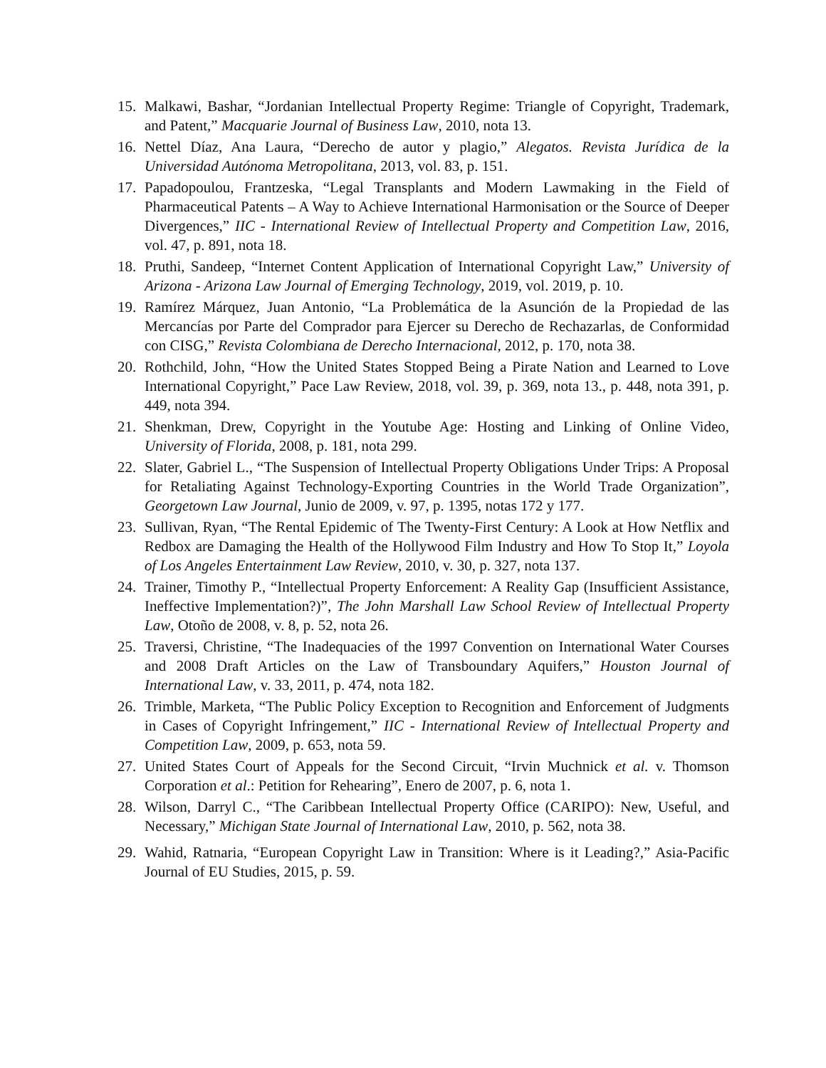15. Malkawi, Bashar, “Jordanian Intellectual Property Regime: Triangle of Copyright, Trademark, and Patent,” Macquarie Journal of Business Law, 2010, nota 13.
16. Nettel Díaz, Ana Laura, “Derecho de autor y plagio,” Alegatos. Revista Jurídica de la Universidad Autónoma Metropolitana, 2013, vol. 83, p. 151.
17. Papadopoulou, Frantzeska, “Legal Transplants and Modern Lawmaking in the Field of Pharmaceutical Patents – A Way to Achieve International Harmonisation or the Source of Deeper Divergences,” IIC - International Review of Intellectual Property and Competition Law, 2016, vol. 47, p. 891, nota 18.
18. Pruthi, Sandeep, “Internet Content Application of International Copyright Law,” University of Arizona - Arizona Law Journal of Emerging Technology, 2019, vol. 2019, p. 10.
19. Ramírez Márquez, Juan Antonio, “La Problemática de la Asunción de la Propiedad de las Mercancías por Parte del Comprador para Ejercer su Derecho de Rechazarlas, de Conformidad con CISG,” Revista Colombiana de Derecho Internacional, 2012, p. 170, nota 38.
20. Rothchild, John, “How the United States Stopped Being a Pirate Nation and Learned to Love International Copyright,” Pace Law Review, 2018, vol. 39, p. 369, nota 13., p. 448, nota 391, p. 449, nota 394.
21. Shenkman, Drew, Copyright in the Youtube Age: Hosting and Linking of Online Video, University of Florida, 2008, p. 181, nota 299.
22. Slater, Gabriel L., “The Suspension of Intellectual Property Obligations Under Trips: A Proposal for Retaliating Against Technology-Exporting Countries in the World Trade Organization”, Georgetown Law Journal, Junio de 2009, v. 97, p. 1395, notas 172 y 177.
23. Sullivan, Ryan, “The Rental Epidemic of The Twenty-First Century: A Look at How Netflix and Redbox are Damaging the Health of the Hollywood Film Industry and How To Stop It,” Loyola of Los Angeles Entertainment Law Review, 2010, v. 30, p. 327, nota 137.
24. Trainer, Timothy P., “Intellectual Property Enforcement: A Reality Gap (Insufficient Assistance, Ineffective Implementation?)”, The John Marshall Law School Review of Intellectual Property Law, Otoño de 2008, v. 8, p. 52, nota 26.
25. Traversi, Christine, “The Inadequacies of the 1997 Convention on International Water Courses and 2008 Draft Articles on the Law of Transboundary Aquifers,” Houston Journal of International Law, v. 33, 2011, p. 474, nota 182.
26. Trimble, Marketa, “The Public Policy Exception to Recognition and Enforcement of Judgments in Cases of Copyright Infringement,” IIC - International Review of Intellectual Property and Competition Law, 2009, p. 653, nota 59.
27. United States Court of Appeals for the Second Circuit, “Irvin Muchnick et al. v. Thomson Corporation et al.: Petition for Rehearing”, Enero de 2007, p. 6, nota 1.
28. Wilson, Darryl C., “The Caribbean Intellectual Property Office (CARIPO): New, Useful, and Necessary,” Michigan State Journal of International Law, 2010, p. 562, nota 38.
29. Wahid, Ratnaria, “European Copyright Law in Transition: Where is it Leading?,” Asia-Pacific Journal of EU Studies, 2015, p. 59.